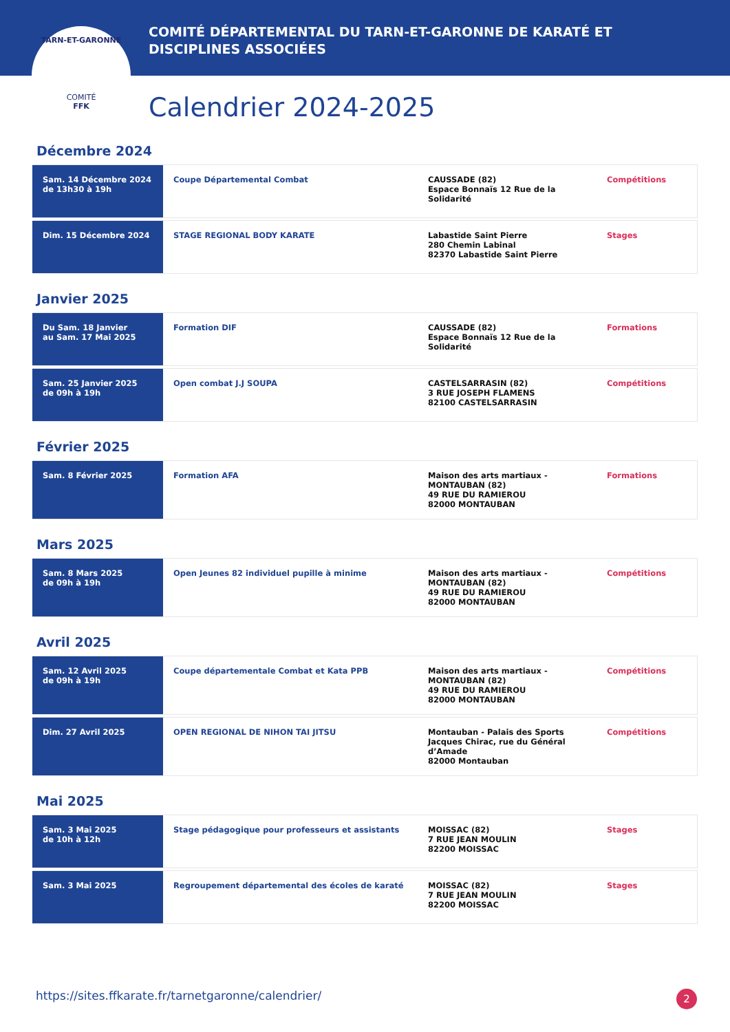TARN-ET-GARONNE
COMITÉ
FFK
COMITÉ DÉPARTEMENTAL DU TARN-ET-GARONNE DE KARATÉ ET DISCIPLINES ASSOCIÉES
Calendrier 2024-2025
Décembre 2024
| Sam. 14 Décembre 2024 de 13h30 à 19h | Coupe Départemental Combat | CAUSSADE (82) Espace Bonnaïs 12 Rue de la Solidarité | Compétitions |
| Dim. 15 Décembre 2024 | STAGE REGIONAL BODY KARATE | Labastide Saint Pierre 280 Chemin Labinal 82370 Labastide Saint Pierre | Stages |
Janvier 2025
| Du Sam. 18 Janvier au Sam. 17 Mai 2025 | Formation DIF | CAUSSADE (82) Espace Bonnaïs 12 Rue de la Solidarité | Formations |
| Sam. 25 Janvier 2025 de 09h à 19h | Open combat J.J SOUPA | CASTELSARRASIN (82) 3 RUE JOSEPH FLAMENS 82100 CASTELSARRASIN | Compétitions |
Février 2025
| Sam. 8 Février 2025 | Formation AFA | Maison des arts martiaux - MONTAUBAN (82) 49 RUE DU RAMIEROU 82000 MONTAUBAN | Formations |
Mars 2025
| Sam. 8 Mars 2025 de 09h à 19h | Open Jeunes 82 individuel pupille à minime | Maison des arts martiaux - MONTAUBAN (82) 49 RUE DU RAMIEROU 82000 MONTAUBAN | Compétitions |
Avril 2025
| Sam. 12 Avril 2025 de 09h à 19h | Coupe départementale Combat et Kata PPB | Maison des arts martiaux - MONTAUBAN (82) 49 RUE DU RAMIEROU 82000 MONTAUBAN | Compétitions |
| Dim. 27 Avril 2025 | OPEN REGIONAL DE NIHON TAI JITSU | Montauban - Palais des Sports Jacques Chirac, rue du Général d’Amade 82000 Montauban | Compétitions |
Mai 2025
| Sam. 3 Mai 2025 de 10h à 12h | Stage pédagogique pour professeurs et assistants | MOISSAC (82) 7 RUE JEAN MOULIN 82200 MOISSAC | Stages |
| Sam. 3 Mai 2025 | Regroupement départemental des écoles de karaté | MOISSAC (82) 7 RUE JEAN MOULIN 82200 MOISSAC | Stages |
https://sites.ffkarate.fr/tarnetgaronne/calendrier/
2